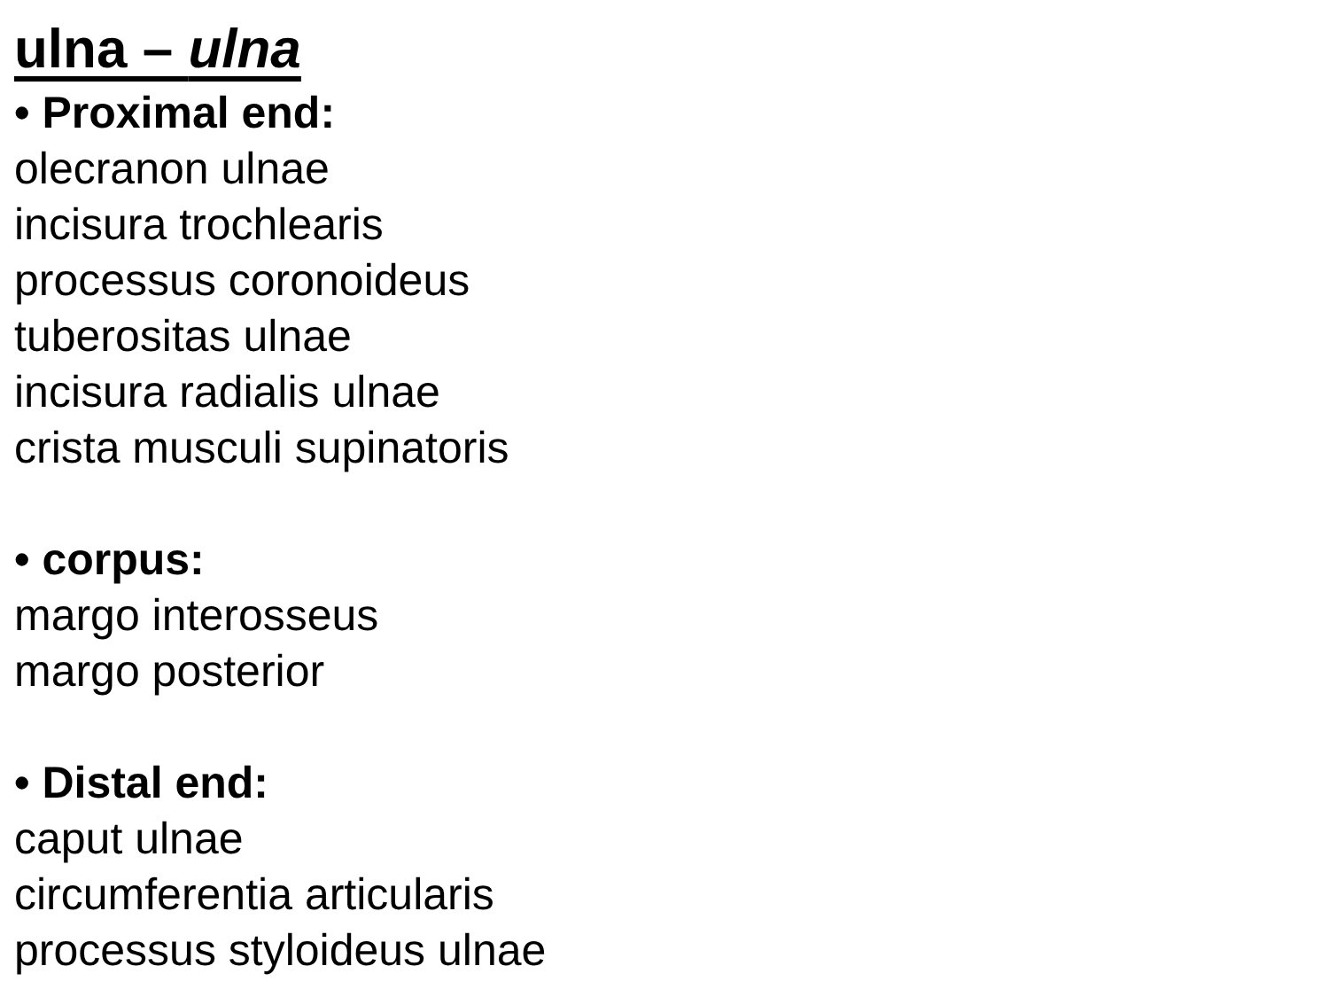ulna – ulna
• Proximal end:
olecranon ulnae
incisura trochlearis
processus coronoideus
tuberositas ulnae
incisura radialis ulnae
crista musculi supinatoris
• corpus:
margo interosseus
margo posterior
• Distal end:
caput ulnae
circumferentia articularis
processus styloideus ulnae